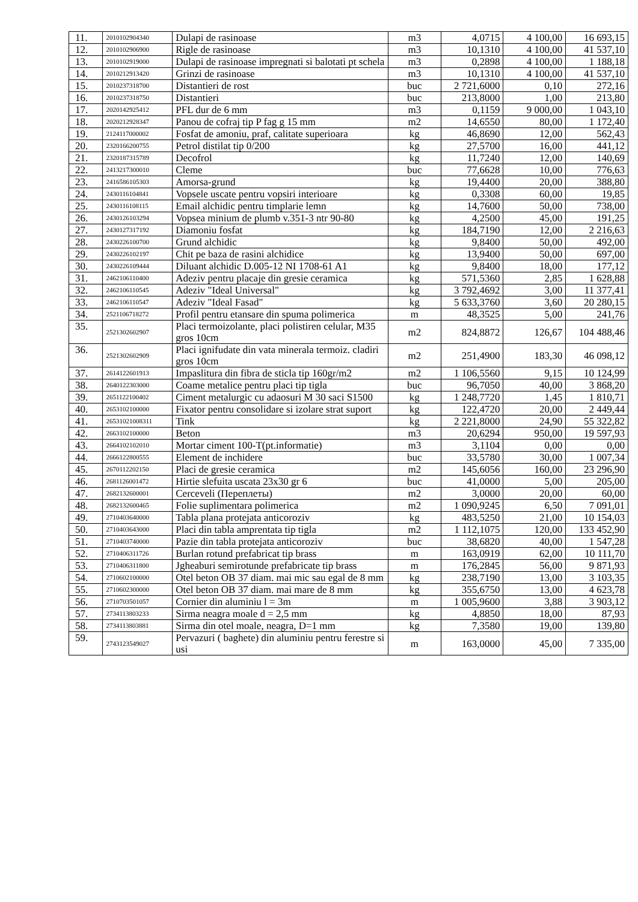| 11. | 2010102904340 | Dulapi de rasinoase | m3 | 4,0715 | 4 100,00 | 16 693,15 |
| 12. | 2010102906900 | Rigle de rasinoase | m3 | 10,1310 | 4 100,00 | 41 537,10 |
| 13. | 2010102919000 | Dulapi de rasinoase impregnati si balotati pt schela | m3 | 0,2898 | 4 100,00 | 1 188,18 |
| 14. | 2010212913420 | Grinzi de rasinoase | m3 | 10,1310 | 4 100,00 | 41 537,10 |
| 15. | 2010237318700 | Distantieri de rost | buc | 2 721,6000 | 0,10 | 272,16 |
| 16. | 2010237318750 | Distantieri | buc | 213,8000 | 1,00 | 213,80 |
| 17. | 2020142925412 | PFL dur de 6 mm | m3 | 0,1159 | 9 000,00 | 1 043,10 |
| 18. | 2020212928347 | Panou de cofraj tip P fag g 15 mm | m2 | 14,6550 | 80,00 | 1 172,40 |
| 19. | 2124117000002 | Fosfat de amoniu, praf, calitate superioara | kg | 46,8690 | 12,00 | 562,43 |
| 20. | 2320166200755 | Petrol distilat tip 0/200 | kg | 27,5700 | 16,00 | 441,12 |
| 21. | 2320187315789 | Decofrol | kg | 11,7240 | 12,00 | 140,69 |
| 22. | 2413217300010 | Cleme | buc | 77,6628 | 10,00 | 776,63 |
| 23. | 2416586105303 | Amorsa-grund | kg | 19,4400 | 20,00 | 388,80 |
| 24. | 2430116104841 | Vopsele uscate pentru vopsiri interioare | kg | 0,3308 | 60,00 | 19,85 |
| 25. | 2430116108115 | Email alchidic pentru timplarie lemn | kg | 14,7600 | 50,00 | 738,00 |
| 26. | 2430126103294 | Vopsea minium de plumb v.351-3 ntr 90-80 | kg | 4,2500 | 45,00 | 191,25 |
| 27. | 2430127317192 | Diamoniu fosfat | kg | 184,7190 | 12,00 | 2 216,63 |
| 28. | 2430226100700 | Grund alchidic | kg | 9,8400 | 50,00 | 492,00 |
| 29. | 2430226102197 | Chit pe baza de rasini alchidice | kg | 13,9400 | 50,00 | 697,00 |
| 30. | 2430226109444 | Diluant alchidic D.005-12 NI 1708-61 A1 | kg | 9,8400 | 18,00 | 177,12 |
| 31. | 2462106110400 | Adeziv pentru placaje din gresie ceramica | kg | 571,5360 | 2,85 | 1 628,88 |
| 32. | 2462106110545 | Adeziv "Ideal Universal" | kg | 3 792,4692 | 3,00 | 11 377,41 |
| 33. | 2462106110547 | Adeziv "Ideal Fasad" | kg | 5 633,3760 | 3,60 | 20 280,15 |
| 34. | 2521106718272 | Profil pentru etansare din spuma polimerica | m | 48,3525 | 5,00 | 241,76 |
| 35. | 2521302602907 | Placi termoizolante, placi polistiren celular, M35 gros 10cm | m2 | 824,8872 | 126,67 | 104 488,46 |
| 36. | 2521302602909 | Placi ignifudate din vata minerala termoiz. cladiri gros 10cm | m2 | 251,4900 | 183,30 | 46 098,12 |
| 37. | 2614122601913 | Impaslitura din fibra de sticla tip 160gr/m2 | m2 | 1 106,5560 | 9,15 | 10 124,99 |
| 38. | 2640122303000 | Coame metalice pentru placi tip tigla | buc | 96,7050 | 40,00 | 3 868,20 |
| 39. | 2651122100402 | Ciment metalurgic cu adaosuri M 30 saci S1500 | kg | 1 248,7720 | 1,45 | 1 810,71 |
| 40. | 2653102100000 | Fixator pentru consolidare si izolare strat suport | kg | 122,4720 | 20,00 | 2 449,44 |
| 41. | 26531021008311 | Tink | kg | 2 221,8000 | 24,90 | 55 322,82 |
| 42. | 2663102100000 | Beton | m3 | 20,6294 | 950,00 | 19 597,93 |
| 43. | 2664102102010 | Mortar ciment 100-T(pt.informatie) | m3 | 3,1104 | 0,00 | 0,00 |
| 44. | 2666122800555 | Element de inchidere | buc | 33,5780 | 30,00 | 1 007,34 |
| 45. | 2670112202150 | Placi de gresie ceramica | m2 | 145,6056 | 160,00 | 23 296,90 |
| 46. | 2681126001472 | Hirtie slefuita uscata 23x30 gr 6 | buc | 41,0000 | 5,00 | 205,00 |
| 47. | 2682132600001 | Cerceveli (Переплеты) | m2 | 3,0000 | 20,00 | 60,00 |
| 48. | 2682132600465 | Folie suplimentara polimerica | m2 | 1 090,9245 | 6,50 | 7 091,01 |
| 49. | 2710403640000 | Tabla plana protejata anticoroziv | kg | 483,5250 | 21,00 | 10 154,03 |
| 50. | 2710403643000 | Placi din tabla amprentata tip tigla | m2 | 1 112,1075 | 120,00 | 133 452,90 |
| 51. | 2710403740000 | Pazie din tabla protejata anticoroziv | buc | 38,6820 | 40,00 | 1 547,28 |
| 52. | 2710406311726 | Burlan rotund prefabricat tip brass | m | 163,0919 | 62,00 | 10 111,70 |
| 53. | 2710406311800 | Jgheaburi semirotunde prefabricate tip brass | m | 176,2845 | 56,00 | 9 871,93 |
| 54. | 2710602100000 | Otel beton OB 37 diam. mai mic sau egal de 8 mm | kg | 238,7190 | 13,00 | 3 103,35 |
| 55. | 2710602300000 | Otel beton OB 37 diam. mai mare de 8 mm | kg | 355,6750 | 13,00 | 4 623,78 |
| 56. | 2710703501057 | Cornier din aluminiu l = 3m | m | 1 005,9600 | 3,88 | 3 903,12 |
| 57. | 2734113803233 | Sirma neagra moale d = 2,5 mm | kg | 4,8850 | 18,00 | 87,93 |
| 58. | 2734113803881 | Sirma din otel moale, neagra, D=1 mm | kg | 7,3580 | 19,00 | 139,80 |
| 59. | 2743123549027 | Pervazuri ( baghete) din aluminiu pentru ferestre si usi | m | 163,0000 | 45,00 | 7 335,00 |